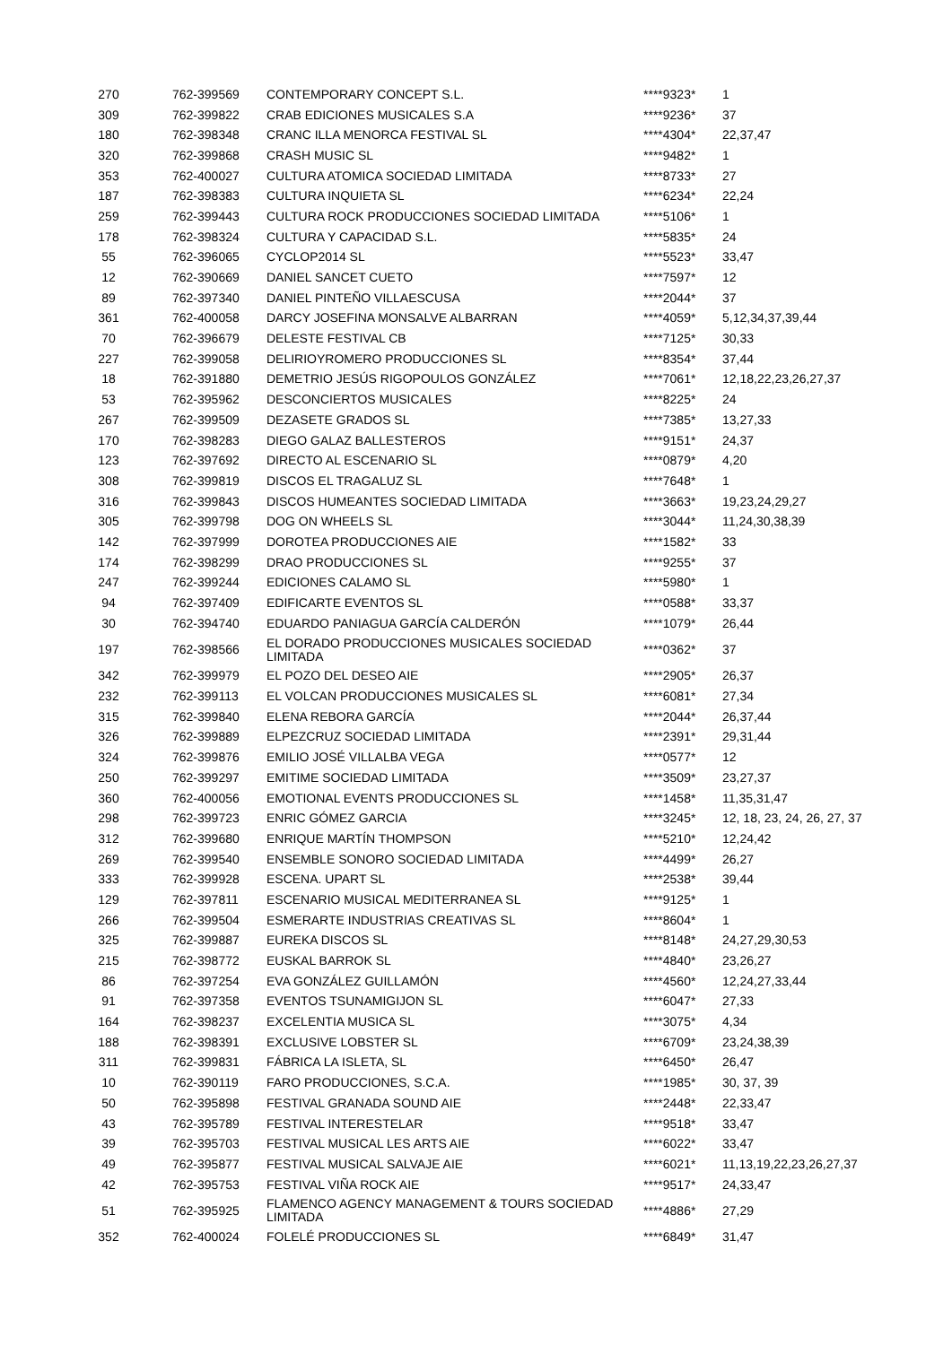| 270 | 762-399569 | CONTEMPORARY CONCEPT S.L. | ****9323* | 1 |
| 309 | 762-399822 | CRAB EDICIONES MUSICALES S.A | ****9236* | 37 |
| 180 | 762-398348 | CRANC ILLA MENORCA FESTIVAL SL | ****4304* | 22,37,47 |
| 320 | 762-399868 | CRASH MUSIC SL | ****9482* | 1 |
| 353 | 762-400027 | CULTURA ATOMICA SOCIEDAD LIMITADA | ****8733* | 27 |
| 187 | 762-398383 | CULTURA INQUIETA SL | ****6234* | 22,24 |
| 259 | 762-399443 | CULTURA ROCK PRODUCCIONES SOCIEDAD LIMITADA | ****5106* | 1 |
| 178 | 762-398324 | CULTURA Y CAPACIDAD S.L. | ****5835* | 24 |
| 55 | 762-396065 | CYCLOP2014 SL | ****5523* | 33,47 |
| 12 | 762-390669 | DANIEL SANCET CUETO | ****7597* | 12 |
| 89 | 762-397340 | DANIEL PINTEÑO VILLAESCUSA | ****2044* | 37 |
| 361 | 762-400058 | DARCY JOSEFINA MONSALVE ALBARRAN | ****4059* | 5,12,34,37,39,44 |
| 70 | 762-396679 | DELESTE FESTIVAL CB | ****7125* | 30,33 |
| 227 | 762-399058 | DELIRIOYROMERO PRODUCCIONES SL | ****8354* | 37,44 |
| 18 | 762-391880 | DEMETRIO JESÚS RIGOPOULOS GONZÁLEZ | ****7061* | 12,18,22,23,26,27,37 |
| 53 | 762-395962 | DESCONCIERTOS MUSICALES | ****8225* | 24 |
| 267 | 762-399509 | DEZASETE GRADOS SL | ****7385* | 13,27,33 |
| 170 | 762-398283 | DIEGO GALAZ BALLESTEROS | ****9151* | 24,37 |
| 123 | 762-397692 | DIRECTO AL ESCENARIO SL | ****0879* | 4,20 |
| 308 | 762-399819 | DISCOS EL TRAGALUZ SL | ****7648* | 1 |
| 316 | 762-399843 | DISCOS HUMEANTES SOCIEDAD LIMITADA | ****3663* | 19,23,24,29,27 |
| 305 | 762-399798 | DOG ON WHEELS SL | ****3044* | 11,24,30,38,39 |
| 142 | 762-397999 | DOROTEA PRODUCCIONES AIE | ****1582* | 33 |
| 174 | 762-398299 | DRAO PRODUCCIONES SL | ****9255* | 37 |
| 247 | 762-399244 | EDICIONES CALAMO SL | ****5980* | 1 |
| 94 | 762-397409 | EDIFICARTE EVENTOS SL | ****0588* | 33,37 |
| 30 | 762-394740 | EDUARDO PANIAGUA GARCÍA CALDERÓN | ****1079* | 26,44 |
| 197 | 762-398566 | EL DORADO PRODUCCIONES MUSICALES SOCIEDAD LIMITADA | ****0362* | 37 |
| 342 | 762-399979 | EL POZO DEL DESEO AIE | ****2905* | 26,37 |
| 232 | 762-399113 | EL VOLCAN PRODUCCIONES MUSICALES SL | ****6081* | 27,34 |
| 315 | 762-399840 | ELENA REBORA GARCÍA | ****2044* | 26,37,44 |
| 326 | 762-399889 | ELPEZCRUZ SOCIEDAD LIMITADA | ****2391* | 29,31,44 |
| 324 | 762-399876 | EMILIO JOSÉ VILLALBA VEGA | ****0577* | 12 |
| 250 | 762-399297 | EMITIME SOCIEDAD LIMITADA | ****3509* | 23,27,37 |
| 360 | 762-400056 | EMOTIONAL EVENTS PRODUCCIONES SL | ****1458* | 11,35,31,47 |
| 298 | 762-399723 | ENRIC GÓMEZ GARCIA | ****3245* | 12, 18, 23, 24, 26, 27, 37 |
| 312 | 762-399680 | ENRIQUE MARTÍN THOMPSON | ****5210* | 12,24,42 |
| 269 | 762-399540 | ENSEMBLE SONORO SOCIEDAD LIMITADA | ****4499* | 26,27 |
| 333 | 762-399928 | ESCENA. UPART SL | ****2538* | 39,44 |
| 129 | 762-397811 | ESCENARIO MUSICAL MEDITERRANEA SL | ****9125* | 1 |
| 266 | 762-399504 | ESMERARTE INDUSTRIAS CREATIVAS SL | ****8604* | 1 |
| 325 | 762-399887 | EUREKA DISCOS SL | ****8148* | 24,27,29,30,53 |
| 215 | 762-398772 | EUSKAL BARROK SL | ****4840* | 23,26,27 |
| 86 | 762-397254 | EVA GONZÁLEZ GUILLAMÓN | ****4560* | 12,24,27,33,44 |
| 91 | 762-397358 | EVENTOS TSUNAMIGIJON SL | ****6047* | 27,33 |
| 164 | 762-398237 | EXCELENTIA MUSICA SL | ****3075* | 4,34 |
| 188 | 762-398391 | EXCLUSIVE LOBSTER SL | ****6709* | 23,24,38,39 |
| 311 | 762-399831 | FÁBRICA LA ISLETA, SL | ****6450* | 26,47 |
| 10 | 762-390119 | FARO PRODUCCIONES, S.C.A. | ****1985* | 30, 37, 39 |
| 50 | 762-395898 | FESTIVAL GRANADA SOUND AIE | ****2448* | 22,33,47 |
| 43 | 762-395789 | FESTIVAL INTERESTELAR | ****9518* | 33,47 |
| 39 | 762-395703 | FESTIVAL MUSICAL LES ARTS AIE | ****6022* | 33,47 |
| 49 | 762-395877 | FESTIVAL MUSICAL SALVAJE AIE | ****6021* | 11,13,19,22,23,26,27,37 |
| 42 | 762-395753 | FESTIVAL VIÑA ROCK AIE | ****9517* | 24,33,47 |
| 51 | 762-395925 | FLAMENCO AGENCY MANAGEMENT & TOURS SOCIEDAD LIMITADA | ****4886* | 27,29 |
| 352 | 762-400024 | FOLELÉ PRODUCCIONES SL | ****6849* | 31,47 |